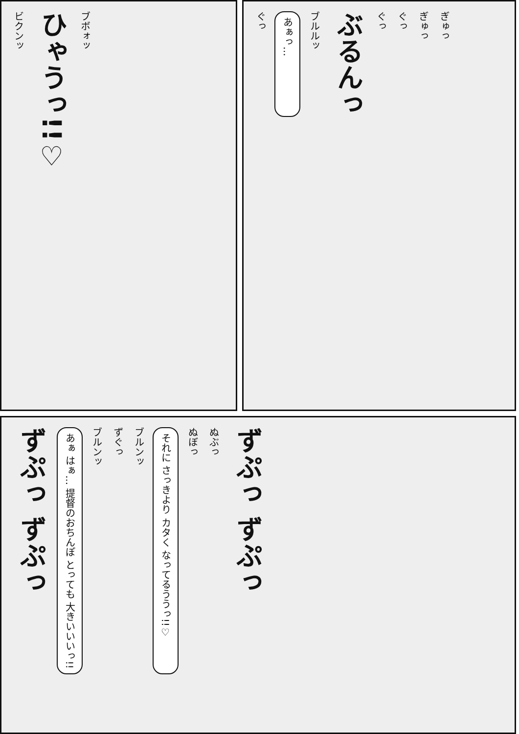ビクンッ
ひゃうっ!!♡
ブボォッ
ぐっ
あぁっ…
ブルルッ
ぶるんっ
ぐっ
ぐっ
ぎゅっ
ぎゅっ
ずぷっ ずぷっ
あぁ はぁ… 提督のおちんぽ とっても 大きいいいっ!!
ブルンッ
ずぐっ
ブルンッ
それに さっきより カタく なってるううっ!!♡
ぬぼっ
ぬぶっ
ずぷっ ずぷっ